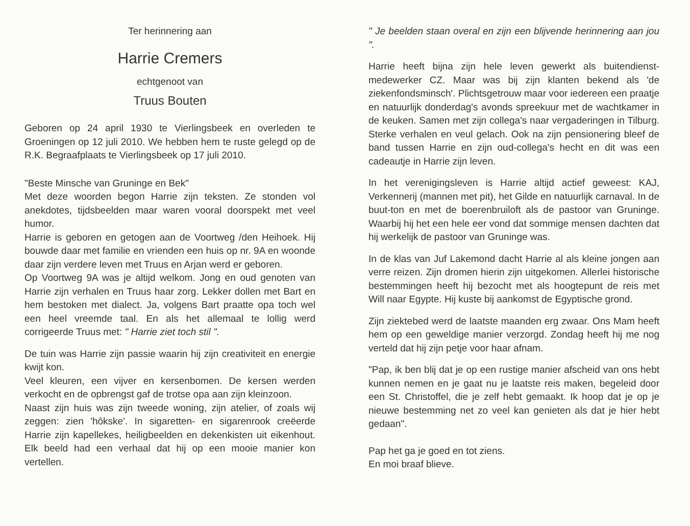Ter herinnering aan
Harrie Cremers
echtgenoot van
Truus Bouten
Geboren op 24 april 1930 te Vierlingsbeek en overleden te Groeningen op 12 juli 2010. We hebben hem te ruste gelegd op de R.K. Begraafplaats te Vierlingsbeek op 17 juli 2010.
"Beste Minsche van Gruninge en Bek"
Met deze woorden begon Harrie zijn teksten. Ze stonden vol anekdotes, tijdsbeelden maar waren vooral doorspekt met veel humor.
Harrie is geboren en getogen aan de Voortweg /den Heihoek. Hij bouwde daar met familie en vrienden een huis op nr. 9A en woonde daar zijn verdere leven met Truus en Arjan werd er geboren.
Op Voortweg 9A was je altijd welkom. Jong en oud genoten van Harrie zijn verhalen en Truus haar zorg. Lekker dollen met Bart en hem bestoken met dialect. Ja, volgens Bart praatte opa toch wel een heel vreemde taal. En als het allemaal te lollig werd corrigeerde Truus met: " Harrie ziet toch stil ".
De tuin was Harrie zijn passie waarin hij zijn creativiteit en energie kwijt kon.
Veel kleuren, een vijver en kersenbomen. De kersen werden verkocht en de opbrengst gaf de trotse opa aan zijn kleinzoon.
Naast zijn huis was zijn tweede woning, zijn atelier, of zoals wij zeggen: zien 'hôkske'. In sigaretten- en sigarenrook creëerde Harrie zijn kapellekes, heiligbeelden en dekenkisten uit eikenhout. Elk beeld had een verhaal dat hij op een mooie manier kon vertellen.
" Je beelden staan overal en zijn een blijvende herinnering aan jou ".
Harrie heeft bijna zijn hele leven gewerkt als buitendienst-medewerker CZ. Maar was bij zijn klanten bekend als 'de ziekenfondsminsch'. Plichtsgetrouw maar voor iedereen een praatje en natuurlijk donderdag's avonds spreekuur met de wachtkamer in de keuken. Samen met zijn collega's naar vergaderingen in Tilburg. Sterke verhalen en veul gelach. Ook na zijn pensionering bleef de band tussen Harrie en zijn oud-collega's hecht en dit was een cadeautje in Harrie zijn leven.
In het verenigingsleven is Harrie altijd actief geweest: KAJ, Verkennerij (mannen met pit), het Gilde en natuurlijk carnaval. In de buut-ton en met de boerenbruiloft als de pastoor van Gruninge. Waarbij hij het een hele eer vond dat sommige mensen dachten dat hij werkelijk de pastoor van Gruninge was.
In de klas van Juf Lakemond dacht Harrie al als kleine jongen aan verre reizen. Zijn dromen hierin zijn uitgekomen. Allerlei historische bestemmingen heeft hij bezocht met als hoogtepunt de reis met Will naar Egypte. Hij kuste bij aankomst de Egyptische grond.
Zijn ziektebed werd de laatste maanden erg zwaar. Ons Mam heeft hem op een geweldige manier verzorgd. Zondag heeft hij me nog verteld dat hij zijn petje voor haar afnam.
"Pap, ik ben blij dat je op een rustige manier afscheid van ons hebt kunnen nemen en je gaat nu je laatste reis maken, begeleid door een St. Christoffel, die je zelf hebt gemaakt. Ik hoop dat je op je nieuwe bestemming net zo veel kan genieten als dat je hier hebt gedaan".
Pap het ga je goed en tot ziens.
En moi braaf blieve.